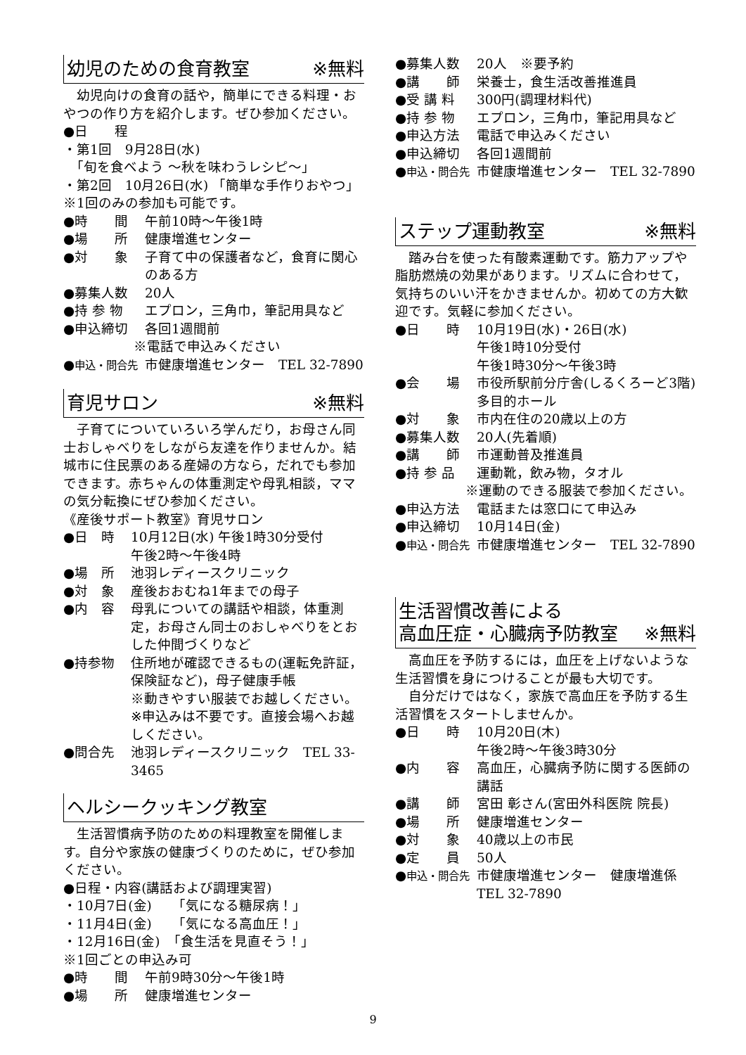幼児のための食育教室 ※無料
幼児向けの食育の話や，簡単にできる料理・おやつの作り方を紹介します。ぜひ参加ください。
●日　　程
・第1回　9月28日(水)
　「旬を食べよう ～秋を味わうレシピ～」
・第2回　10月26日(水) 「簡単な手作りおやつ」
※1回のみの参加も可能です。
●時　　間 午前10時～午後1時
●場　　所 健康増進センター
●対　　象 子育て中の保護者など，食育に関心のある方
●募集人数 20人
●持 参 物 エプロン，三角巾，筆記用具など
●申込締切 各回1週間前
※電話で申込みください
●申込・問合先 市健康増進センター　TEL 32-7890
育児サロン ※無料
子育てについていろいろ学んだり，お母さん同士おしゃべりをしながら友達を作りませんか。結城市に住民票のある産婦の方なら，だれでも参加できます。赤ちゃんの体重測定や母乳相談，ママの気分転換にぜひ参加ください。
《産後サポート教室》育児サロン
●日　時 10月12日(水) 午後1時30分受付
午後2時～午後4時
●場　所 池羽レディースクリニック
●対　象 産後おおむね1年までの母子
●内　容 母乳についての講話や相談，体重測定，お母さん同士のおしゃべりをとおした仲間づくりなど
●持参物 住所地が確認できるもの(運転免許証，保険証など)，母子健康手帳
※動きやすい服装でお越しください。
※申込みは不要です。直接会場へお越しください。
●問合先 池羽レディースクリニック　TEL 33-3465
ヘルシークッキング教室
生活習慣病予防のための料理教室を開催します。自分や家族の健康づくりのために，ぜひ参加ください。
●日程・内容(講話および調理実習)
・10月7日(金)　　「気になる糖尿病！」
・11月4日(金)　　「気になる高血圧！」
・12月16日(金)　「食生活を見直そう！」
※1回ごとの申込み可
●時　　間 午前9時30分～午後1時
●場　　所 健康増進センター
●募集人数 20人　※要予約
●講　　師 栄養士，食生活改善推進員
●受 講 料 300円(調理材料代)
●持 参 物 エプロン，三角巾，筆記用具など
●申込方法 電話で申込みください
●申込締切 各回1週間前
●申込・問合先 市健康増進センター　TEL 32-7890
ステップ運動教室 ※無料
踏み台を使った有酸素運動です。筋力アップや脂肪燃焼の効果があります。リズムに合わせて，気持ちのいい汗をかきませんか。初めての方大歓迎です。気軽に参加ください。
●日　　時 10月19日(水)・26日(水)
午後1時10分受付
午後1時30分～午後3時
●会　　場 市役所駅前分庁舎(しるくろーど3階)
多目的ホール
●対　　象 市内在住の20歳以上の方
●募集人数 20人(先着順)
●講　　師 市運動普及推進員
●持 参 品 運動靴，飲み物，タオル
※運動のできる服装で参加ください。
●申込方法 電話または窓口にて申込み
●申込締切 10月14日(金)
●申込・問合先 市健康増進センター　TEL 32-7890
生活習慣改善による
高血圧症・心臓病予防教室 ※無料
高血圧を予防するには，血圧を上げないような生活習慣を身につけることが最も大切です。
自分だけではなく，家族で高血圧を予防する生活習慣をスタートしませんか。
●日　　時 10月20日(木)
午後2時～午後3時30分
●内　　容 高血圧，心臓病予防に関する医師の講話
●講　　師 宮田 彰さん(宮田外科医院 院長)
●場　　所 健康増進センター
●対　　象 40歳以上の市民
●定　　員 50人
●申込・問合先 市健康増進センター　健康増進係
TEL 32-7890
9